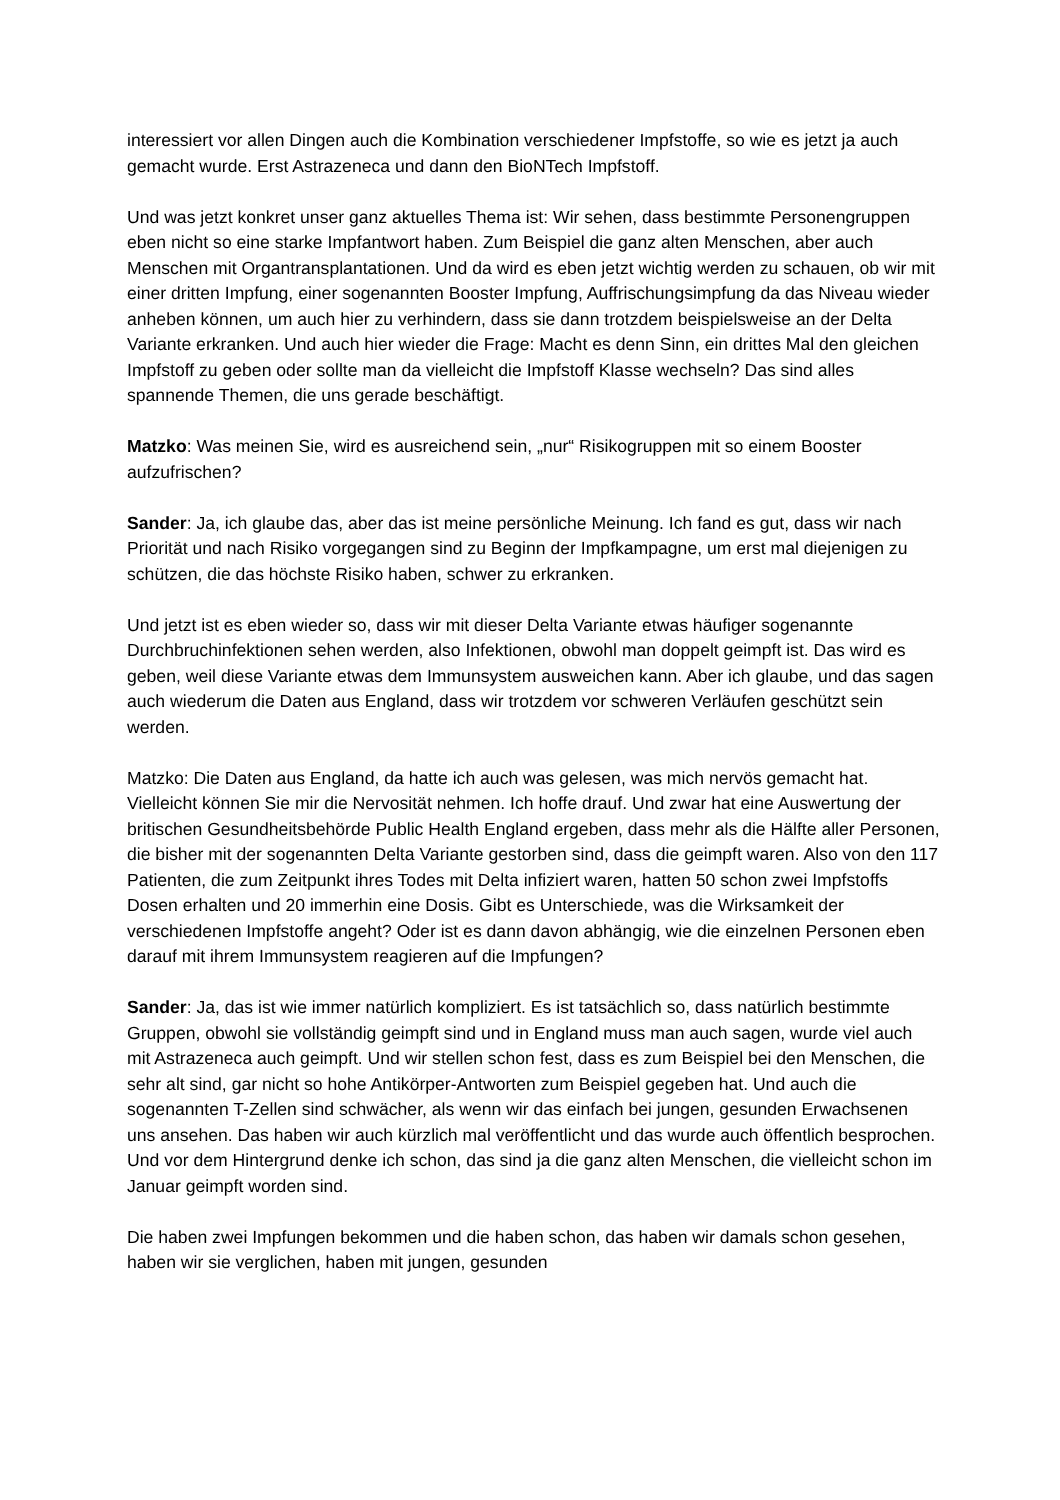interessiert vor allen Dingen auch die Kombination verschiedener Impfstoffe, so wie es jetzt ja auch gemacht wurde. Erst Astrazeneca und dann den BioNTech Impfstoff.
Und was jetzt konkret unser ganz aktuelles Thema ist: Wir sehen, dass bestimmte Personengruppen eben nicht so eine starke Impfantwort haben. Zum Beispiel die ganz alten Menschen, aber auch Menschen mit Organtransplantationen. Und da wird es eben jetzt wichtig werden zu schauen, ob wir mit einer dritten Impfung, einer sogenannten Booster Impfung, Auffrischungsimpfung da das Niveau wieder anheben können, um auch hier zu verhindern, dass sie dann trotzdem beispielsweise an der Delta Variante erkranken. Und auch hier wieder die Frage: Macht es denn Sinn, ein drittes Mal den gleichen Impfstoff zu geben oder sollte man da vielleicht die Impfstoff Klasse wechseln? Das sind alles spannende Themen, die uns gerade beschäftigt.
Matzko: Was meinen Sie, wird es ausreichend sein, „nur“ Risikogruppen mit so einem Booster aufzufrischen?
Sander: Ja, ich glaube das, aber das ist meine persönliche Meinung. Ich fand es gut, dass wir nach Priorität und nach Risiko vorgegangen sind zu Beginn der Impfkampagne, um erst mal diejenigen zu schützen, die das höchste Risiko haben, schwer zu erkranken.
Und jetzt ist es eben wieder so, dass wir mit dieser Delta Variante etwas häufiger sogenannte Durchbruchinfektionen sehen werden, also Infektionen, obwohl man doppelt geimpft ist. Das wird es geben, weil diese Variante etwas dem Immunsystem ausweichen kann. Aber ich glaube, und das sagen auch wiederum die Daten aus England, dass wir trotzdem vor schweren Verläufen geschützt sein werden.
Matzko: Die Daten aus England, da hatte ich auch was gelesen, was mich nervös gemacht hat. Vielleicht können Sie mir die Nervosität nehmen. Ich hoffe drauf. Und zwar hat eine Auswertung der britischen Gesundheitsbehörde Public Health England ergeben, dass mehr als die Hälfte aller Personen, die bisher mit der sogenannten Delta Variante gestorben sind, dass die geimpft waren. Also von den 117 Patienten, die zum Zeitpunkt ihres Todes mit Delta infiziert waren, hatten 50 schon zwei Impfstoffs Dosen erhalten und 20 immerhin eine Dosis. Gibt es Unterschiede, was die Wirksamkeit der verschiedenen Impfstoffe angeht? Oder ist es dann davon abhängig, wie die einzelnen Personen eben darauf mit ihrem Immunsystem reagieren auf die Impfungen?
Sander: Ja, das ist wie immer natürlich kompliziert. Es ist tatsächlich so, dass natürlich bestimmte Gruppen, obwohl sie vollständig geimpft sind und in England muss man auch sagen, wurde viel auch mit Astrazeneca auch geimpft. Und wir stellen schon fest, dass es zum Beispiel bei den Menschen, die sehr alt sind, gar nicht so hohe Antikörper-Antworten zum Beispiel gegeben hat. Und auch die sogenannten T-Zellen sind schwächer, als wenn wir das einfach bei jungen, gesunden Erwachsenen uns ansehen. Das haben wir auch kürzlich mal veröffentlicht und das wurde auch öffentlich besprochen. Und vor dem Hintergrund denke ich schon, das sind ja die ganz alten Menschen, die vielleicht schon im Januar geimpft worden sind.
Die haben zwei Impfungen bekommen und die haben schon, das haben wir damals schon gesehen, haben wir sie verglichen, haben mit jungen, gesunden